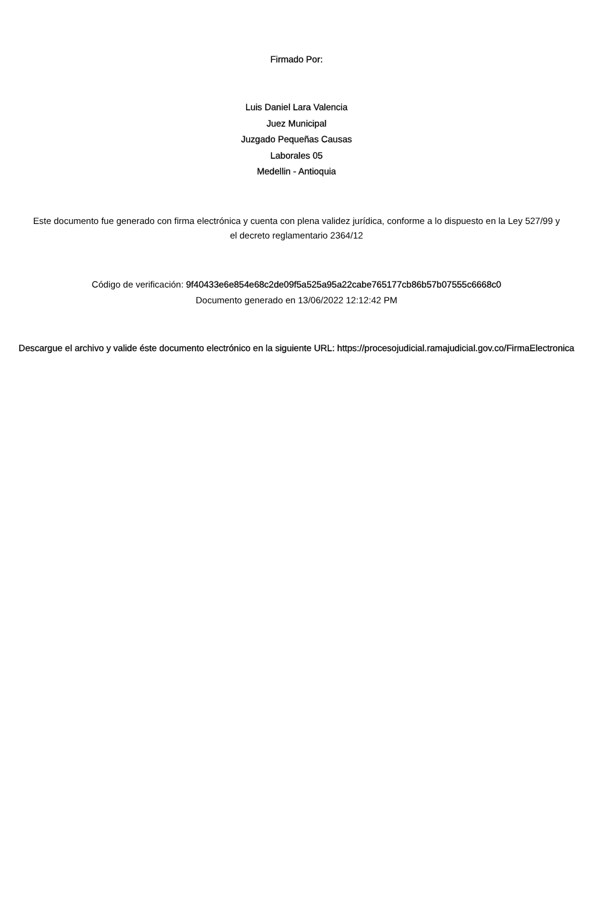Firmado Por:
Luis Daniel Lara Valencia
Juez Municipal
Juzgado Pequeñas Causas
Laborales 05
Medellin - Antioquia
Este documento fue generado con firma electrónica y cuenta con plena validez jurídica, conforme a lo dispuesto en la Ley 527/99 y el decreto reglamentario 2364/12
Código de verificación: 9f40433e6e854e68c2de09f5a525a95a22cabe765177cb86b57b07555c6668c0
Documento generado en 13/06/2022 12:12:42 PM
Descargue el archivo y valide éste documento electrónico en la siguiente URL: https://procesojudicial.ramajudicial.gov.co/FirmaElectronica